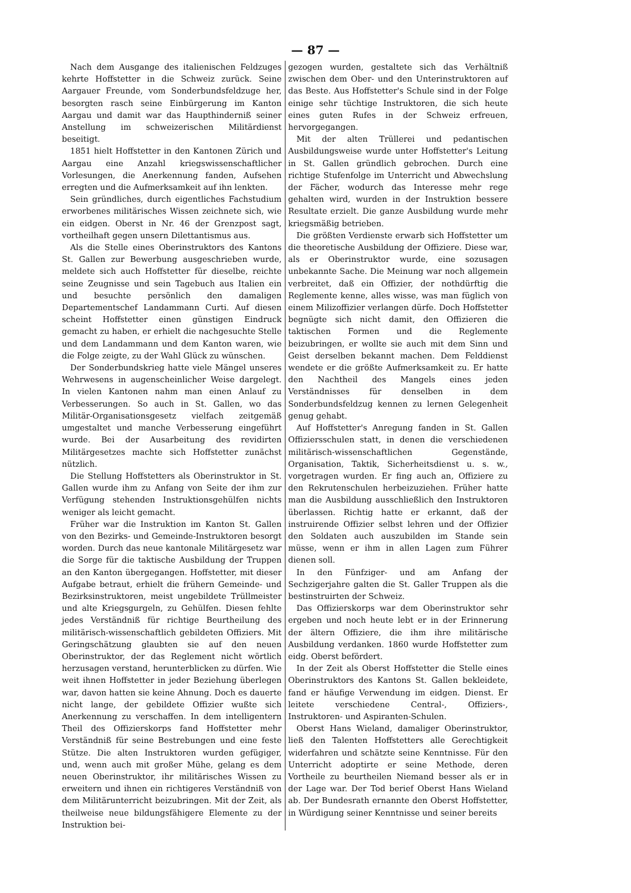— 87 —
Nach dem Ausgange des italienischen Feldzuges kehrte Hoffstetter in die Schweiz zurück. Seine Aargauer Freunde, vom Sonderbundsfeldzuge her, besorgten rasch seine Einbürgerung im Kanton Aargau und damit war das Haupthinderniß seiner Anstellung im schweizerischen Militärdienst beseitigt.
1851 hielt Hoffstetter in den Kantonen Zürich und Aargau eine Anzahl kriegswissenschaftlicher Vorlesungen, die Anerkennung fanden, Aufsehen erregten und die Aufmerksamkeit auf ihn lenkten.
Sein gründliches, durch eigentliches Fachstudium erworbenes militärisches Wissen zeichnete sich, wie ein eidgen. Oberst in Nr. 46 der Grenzpost sagt, vortheilhaft gegen unsern Dilettantismus aus.
Als die Stelle eines Oberinstruktors des Kantons St. Gallen zur Bewerbung ausgeschrieben wurde, meldete sich auch Hoffstetter für dieselbe, reichte seine Zeugnisse und sein Tagebuch aus Italien ein und besuchte persönlich den damaligen Departementschef Landammann Curti. Auf diesen scheint Hoffstetter einen günstigen Eindruck gemacht zu haben, er erhielt die nachgesuchte Stelle und dem Landammann und dem Kanton waren, wie die Folge zeigte, zu der Wahl Glück zu wünschen.
Der Sonderbundskrieg hatte viele Mängel unseres Wehrwesens in augenscheinlicher Weise dargelegt. In vielen Kantonen nahm man einen Anlauf zu Verbesserungen. So auch in St. Gallen, wo das Militär-Organisationsgesetz vielfach zeitgemäß umgestaltet und manche Verbesserung eingeführt wurde. Bei der Ausarbeitung des revidirten Militärgesetzes machte sich Hoffstetter zunächst nützlich.
Die Stellung Hoffstetters als Oberinstruktor in St. Gallen wurde ihm zu Anfang von Seite der ihm zur Verfügung stehenden Instruktionsgehülfen nichts weniger als leicht gemacht.
Früher war die Instruktion im Kanton St. Gallen von den Bezirks- und Gemeinde-Instruktoren besorgt worden. Durch das neue kantonale Militärgesetz war die Sorge für die taktische Ausbildung der Truppen an den Kanton übergegangen. Hoffstetter, mit dieser Aufgabe betraut, erhielt die frühern Gemeinde- und Bezirksinstruktoren, meist ungebildete Trüllmeister und alte Kriegsgurgeln, zu Gehülfen. Diesen fehlte jedes Verständniß für richtige Beurtheilung des militärisch-wissenschaftlich gebildeten Offiziers. Mit Geringschätzung glaubten sie auf den neuen Oberinstruktor, der das Reglement nicht wörtlich herzusagen verstand, herunterblicken zu dürfen. Wie weit ihnen Hoffstetter in jeder Beziehung überlegen war, davon hatten sie keine Ahnung. Doch es dauerte nicht lange, der gebildete Offizier wußte sich Anerkennung zu verschaffen. In dem intelligentern Theil des Offizierskorps fand Hoffstetter mehr Verständniß für seine Bestrebungen und eine feste Stütze. Die alten Instruktoren wurden gefügiger, und, wenn auch mit großer Mühe, gelang es dem neuen Oberinstruktor, ihr militärisches Wissen zu erweitern und ihnen ein richtigeres Verständniß von dem Militärunterricht beizubringen. Mit der Zeit, als theilweise neue bildungsfähigere Elemente zu der Instruktion bei-
gezogen wurden, gestaltete sich das Verhältniß zwischen dem Ober- und den Unterinstruktoren auf das Beste. Aus Hoffstetter's Schule sind in der Folge einige sehr tüchtige Instruktoren, die sich heute eines guten Rufes in der Schweiz erfreuen, hervorgegangen.
Mit der alten Trüllerei und pedantischen Ausbildungsweise wurde unter Hoffstetter's Leitung in St. Gallen gründlich gebrochen. Durch eine richtige Stufenfolge im Unterricht und Abwechslung der Fächer, wodurch das Interesse mehr rege gehalten wird, wurden in der Instruktion bessere Resultate erzielt. Die ganze Ausbildung wurde mehr kriegsmäßig betrieben.
Die größten Verdienste erwarb sich Hoffstetter um die theoretische Ausbildung der Offiziere. Diese war, als er Oberinstruktor wurde, eine sozusagen unbekannte Sache. Die Meinung war noch allgemein verbreitet, daß ein Offizier, der nothdürftig die Reglemente kenne, alles wisse, was man füglich von einem Milizoffizier verlangen dürfe. Doch Hoffstetter begnügte sich nicht damit, den Offizieren die taktischen Formen und die Reglemente beizubringen, er wollte sie auch mit dem Sinn und Geist derselben bekannt machen. Dem Felddienst wendete er die größte Aufmerksamkeit zu. Er hatte den Nachtheil des Mangels eines jeden Verständnisses für denselben in dem Sonderbundsfeldzug kennen zu lernen Gelegenheit genug gehabt.
Auf Hoffstetter's Anregung fanden in St. Gallen Offiziersschulen statt, in denen die verschiedenen militärisch-wissenschaftlichen Gegenstände, Organisation, Taktik, Sicherheitsdienst u. s. w., vorgetragen wurden. Er fing auch an, Offiziere zu den Rekrutenschulen herbeizuziehen. Früher hatte man die Ausbildung ausschließlich den Instruktoren überlassen. Richtig hatte er erkannt, daß der instruirende Offizier selbst lehren und der Offizier den Soldaten auch auszubilden im Stande sein müsse, wenn er ihm in allen Lagen zum Führer dienen soll.
In den Fünfziger- und am Anfang der Sechzigerjahre galten die St. Galler Truppen als die bestinstruirten der Schweiz.
Das Offizierskorps war dem Oberinstruktor sehr ergeben und noch heute lebt er in der Erinnerung der ältern Offiziere, die ihm ihre militärische Ausbildung verdanken. 1860 wurde Hoffstetter zum eidg. Oberst befördert.
In der Zeit als Oberst Hoffstetter die Stelle eines Oberinstruktors des Kantons St. Gallen bekleidete, fand er häufige Verwendung im eidgen. Dienst. Er leitete verschiedene Central-, Offiziers-, Instruktoren- und Aspiranten-Schulen.
Oberst Hans Wieland, damaliger Oberinstruktor, ließ den Talenten Hoffstetters alle Gerechtigkeit widerfahren und schätzte seine Kenntnisse. Für den Unterricht adoptirte er seine Methode, deren Vortheile zu beurtheilen Niemand besser als er in der Lage war. Der Tod berief Oberst Hans Wieland ab. Der Bundesrath ernannte den Oberst Hoffstetter, in Würdigung seiner Kenntnisse und seiner bereits